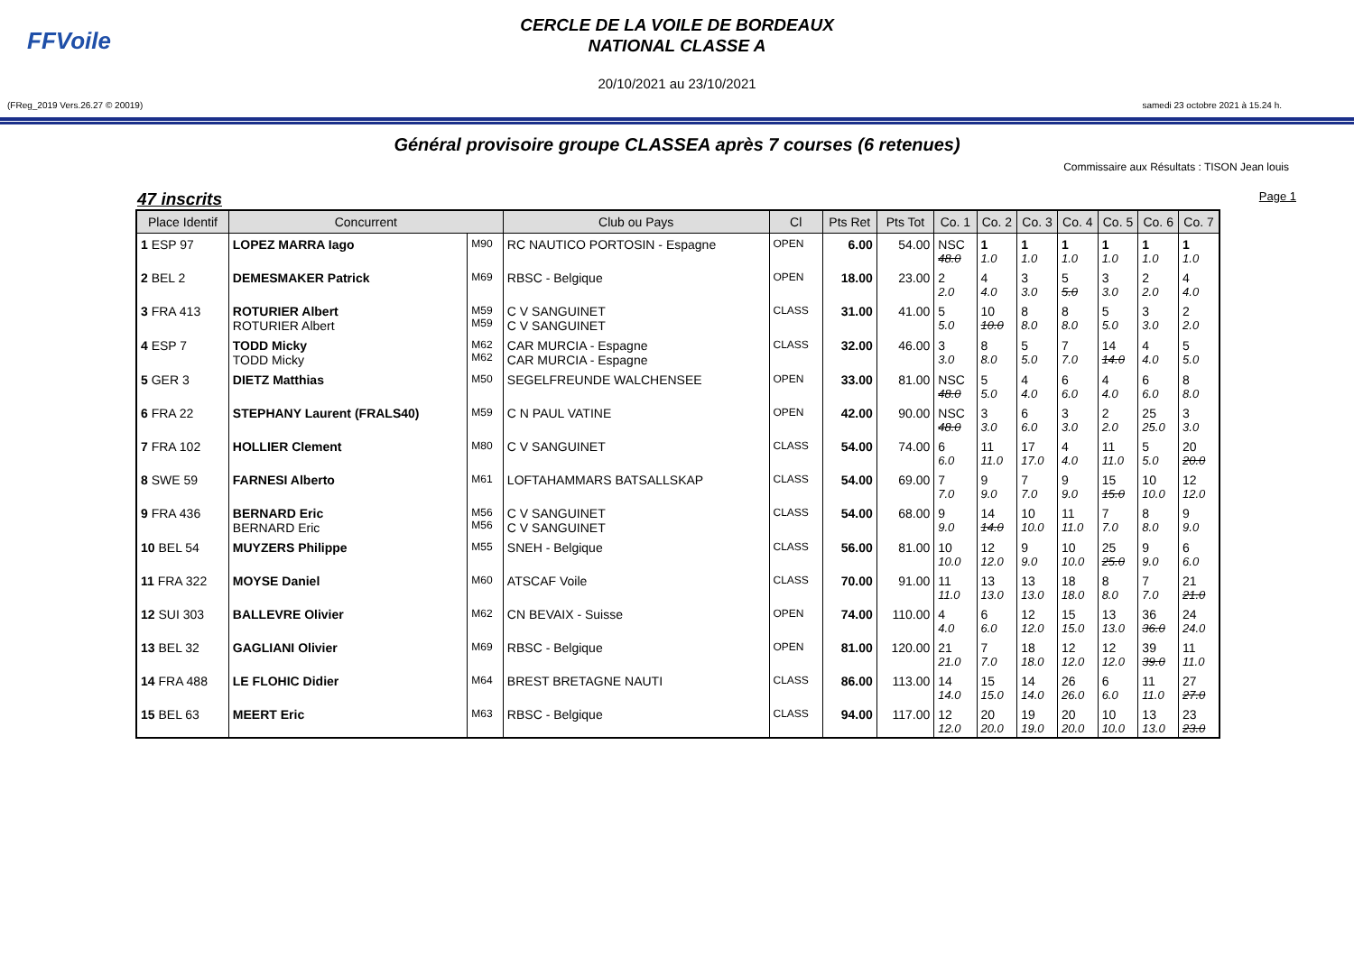FFVoile
CERCLE DE LA VOILE DE BORDEAUX
NATIONAL CLASSE A
20/10/2021 au 23/10/2021
(FReg_2019 Vers.26.27 © 20019) samedi 23 octobre 2021 à 15.24 h.
Général provisoire groupe CLASSEA après 7 courses (6 retenues)
Commissaire aux Résultats : TISON Jean louis
47 inscrits Page 1
| Place Identif | Concurrent | | Club ou Pays | Cl | Pts Ret | Pts Tot | Co. 1 | Co. 2 | Co. 3 | Co. 4 | Co. 5 | Co. 6 | Co. 7 |
| --- | --- | --- | --- | --- | --- | --- | --- | --- | --- | --- | --- | --- | --- |
| 1 ESP 97 | LOPEZ MARRA Iago | M90 | RC NAUTICO PORTOSIN - Espagne | OPEN | 6.00 | 54.00 | NSC 48.0 | 1 1.0 | 1 1.0 | 1 1.0 | 1 1.0 | 1 1.0 | 1 1.0 |
| 2 BEL 2 | DEMESMAKER Patrick | M69 | RBSC - Belgique | OPEN | 18.00 | 23.00 | 2 2.0 | 4 4.0 | 3 3.0 | 5 5.0 | 3 3.0 | 2 2.0 | 4 4.0 |
| 3 FRA 413 | ROTURIER Albert ROTURIER Albert | M59 M59 | C V SANGUINET C V SANGUINET | CLASS | 31.00 | 41.00 | 5 5.0 | 10 10.0 | 8 8.0 | 8 8.0 | 5 5.0 | 3 3.0 | 2 2.0 |
| 4 ESP 7 | TODD Micky TODD Micky | M62 M62 | CAR MURCIA - Espagne CAR MURCIA - Espagne | CLASS | 32.00 | 46.00 | 3 3.0 | 8 8.0 | 5 5.0 | 7 7.0 | 14 14.0 | 4 4.0 | 5 5.0 |
| 5 GER 3 | DIETZ Matthias | M50 | SEGELFREUNDE WALCHENSEE | OPEN | 33.00 | 81.00 | NSC 48.0 | 5 5.0 | 4 4.0 | 6 6.0 | 4 4.0 | 6 6.0 | 8 8.0 |
| 6 FRA 22 | STEPHANY Laurent (FRALS40) | M59 | C N PAUL VATINE | OPEN | 42.00 | 90.00 | NSC 48.0 | 3 3.0 | 6 6.0 | 3 3.0 | 2 2.0 | 25 25.0 | 3 3.0 |
| 7 FRA 102 | HOLLIER Clement | M80 | C V SANGUINET | CLASS | 54.00 | 74.00 | 6 6.0 | 11 11.0 | 17 17.0 | 4 4.0 | 11 11.0 | 5 5.0 | 20 20.0 |
| 8 SWE 59 | FARNESI Alberto | M61 | LOFTAHAMMARS BATSALLSKAP | CLASS | 54.00 | 69.00 | 7 7.0 | 9 9.0 | 7 7.0 | 9 9.0 | 15 15.0 | 10 10.0 | 12 12.0 |
| 9 FRA 436 | BERNARD Eric BERNARD Eric | M56 M56 | C V SANGUINET C V SANGUINET | CLASS | 54.00 | 68.00 | 9 9.0 | 14 14.0 | 10 10.0 | 11 11.0 | 7 7.0 | 8 8.0 | 9 9.0 |
| 10 BEL 54 | MUYZERS Philippe | M55 | SNEH - Belgique | CLASS | 56.00 | 81.00 | 10 10.0 | 12 12.0 | 9 9.0 | 10 10.0 | 25 25.0 | 9 9.0 | 6 6.0 |
| 11 FRA 322 | MOYSE Daniel | M60 | ATSCAF Voile | CLASS | 70.00 | 91.00 | 11 11.0 | 13 13.0 | 13 13.0 | 18 18.0 | 8 8.0 | 7 7.0 | 21 21.0 |
| 12 SUI 303 | BALLEVRE Olivier | M62 | CN BEVAIX - Suisse | OPEN | 74.00 | 110.00 | 4 4.0 | 6 6.0 | 12 12.0 | 15 15.0 | 13 13.0 | 36 36.0 | 24 24.0 |
| 13 BEL 32 | GAGLIANI Olivier | M69 | RBSC - Belgique | OPEN | 81.00 | 120.00 | 21 21.0 | 7 7.0 | 18 18.0 | 12 12.0 | 12 12.0 | 39 39.0 | 11 11.0 |
| 14 FRA 488 | LE FLOHIC Didier | M64 | BREST BRETAGNE NAUTI | CLASS | 86.00 | 113.00 | 14 14.0 | 15 15.0 | 14 14.0 | 26 26.0 | 6 6.0 | 11 11.0 | 27 27.0 |
| 15 BEL 63 | MEERT Eric | M63 | RBSC - Belgique | CLASS | 94.00 | 117.00 | 12 12.0 | 20 20.0 | 19 19.0 | 20 20.0 | 10 10.0 | 13 13.0 | 23 23.0 |